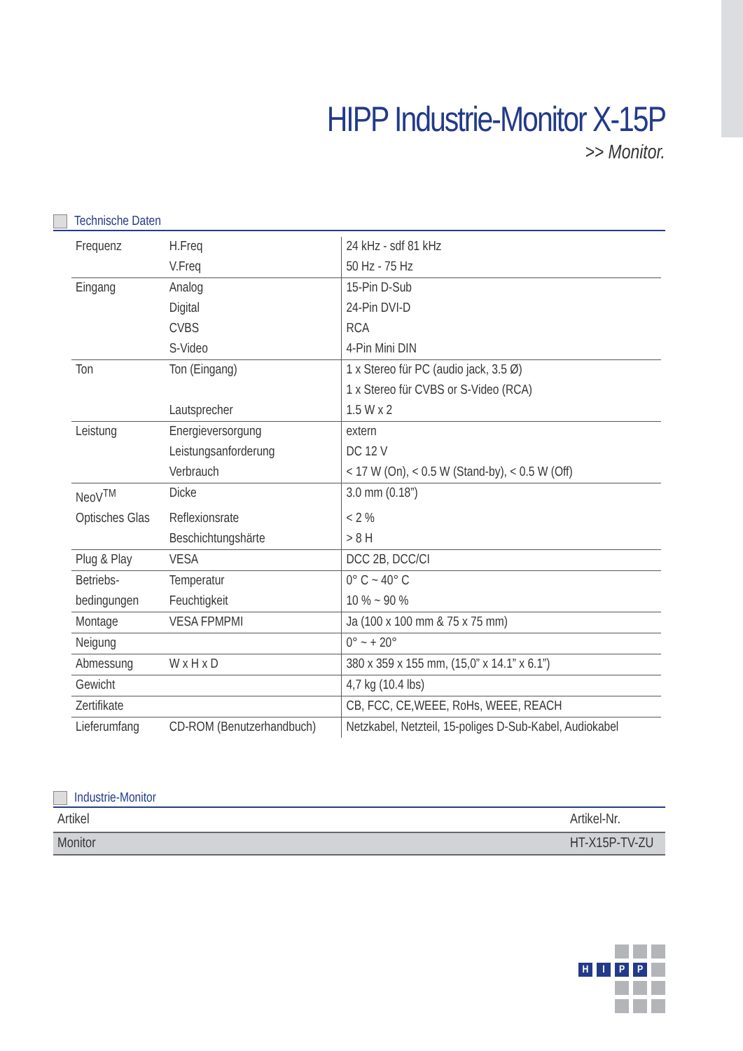HIPP Industrie-Monitor X-15P
>> Monitor.
Technische Daten
| Frequenz | H.Freq | 24 kHz - sdf 81 kHz |
| | V.Freq | 50 Hz - 75 Hz |
| Eingang | Analog | 15-Pin D-Sub |
| | Digital | 24-Pin DVI-D |
| | CVBS | RCA |
| | S-Video | 4-Pin Mini DIN |
| Ton | Ton (Eingang) | 1 x Stereo für PC (audio jack, 3.5 Ø) |
| | | 1 x Stereo für CVBS or S-Video (RCA) |
| | Lautsprecher | 1.5 W x 2 |
| Leistung | Energieversorgung | extern |
| | Leistungsanforderung | DC 12 V |
| | Verbrauch | < 17 W (On), < 0.5 W (Stand-by), < 0.5 W (Off) |
| NeoV<sup>TM</sup> | Dicke | 3.0 mm (0.18”) |
| Optisches Glas | Reflexionsrate | < 2 % |
| | Beschichtungshärte | > 8 H |
| Plug & Play | VESA | DCC 2B, DCC/CI |
| Betriebs- | Temperatur | 0° C ~ 40° C |
| bedingungen | Feuchtigkeit | 10 % ~ 90 % |
| Montage | VESA FPMPMI | Ja (100 x 100 mm & 75 x 75 mm) |
| Neigung | | 0° ~ + 20° |
| Abmessung | W x H x D | 380 x 359 x 155 mm, (15,0” x 14.1” x 6.1”) |
| Gewicht | | 4,7 kg (10.4 lbs) |
| Zertifikate | | CB, FCC, CE,WEEE, RoHs, WEEE, REACH |
| Lieferumfang | CD-ROM (Benutzerhandbuch) | Netzkabel, Netzteil, 15-poliges D-Sub-Kabel, Audiokabel |
Industrie-Monitor
| Artikel | Artikel-Nr. |
| --- | --- |
| Monitor | HT-X15P-TV-ZU |
H
I
P
P